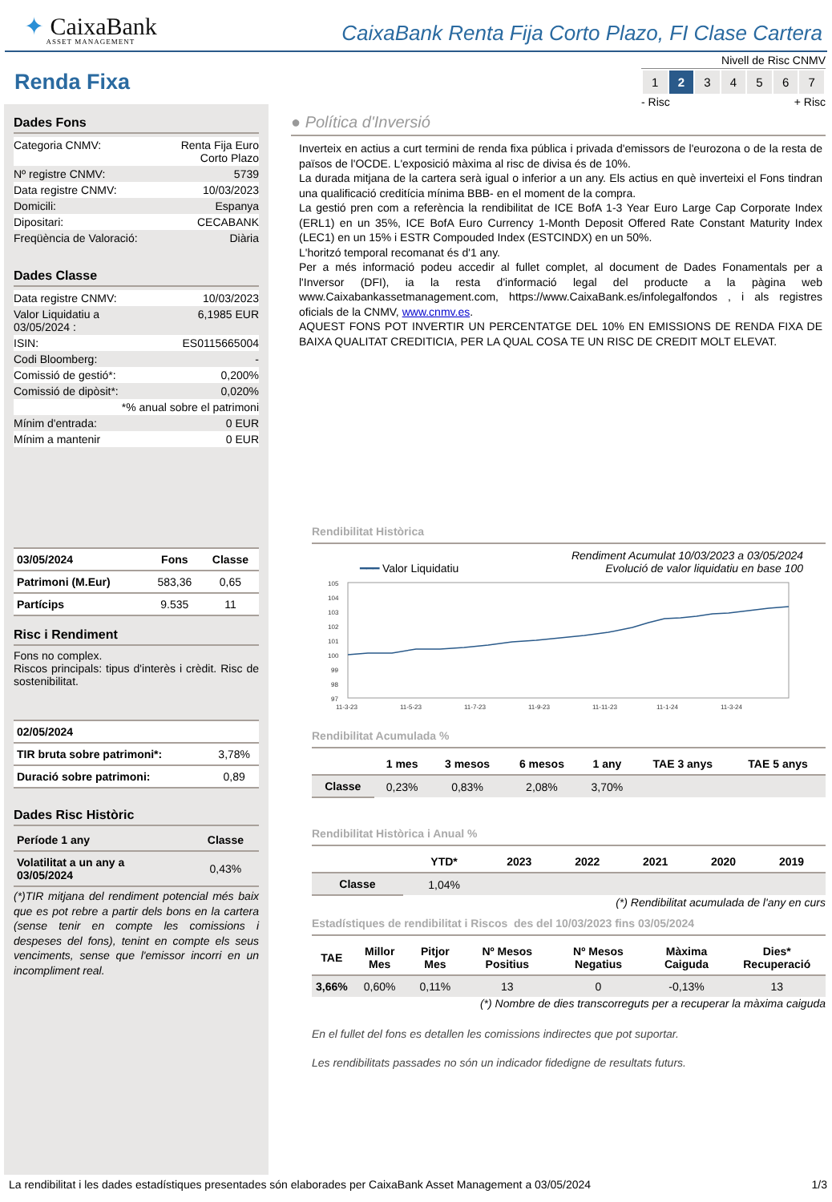✦ CaixaBank
ASSET MANAGEMENT
CaixaBank Renta Fija Corto Plazo, FI Clase Cartera
Renda Fixa
Dades Fons
| Categoria CNMV: | Renta Fija Euro Corto Plazo |
| Nº registre CNMV: | 5739 |
| Data registre CNMV: | 10/03/2023 |
| Domicili: | Espanya |
| Dipositari: | CECABANK |
| Freqüència de Valoració: | Diària |
Dades Classe
| Data registre CNMV: | 10/03/2023 |
| Valor Liquidatiu a 03/05/2024 : | 6,1985 EUR |
| ISIN: | ES0115665004 |
| Codi Bloomberg: | - |
| Comissió de gestió*: | 0,200% |
| Comissió de dipòsit*: | 0,020% |
| *% anual sobre el patrimoni | |
| Mínim d'entrada: | 0 EUR |
| Mínim a mantenir | 0 EUR |
| 03/05/2024 | Fons | Classe |
| --- | --- | --- |
| Patrimoni (M.Eur) | 583,36 | 0,65 |
| Partícips | 9.535 | 11 |
Risc i Rendiment
Fons no complex.
Riscos principals: tipus d'interès i crèdit. Risc de sostenibilitat.
| 02/05/2024 | |
| --- | --- |
| TIR bruta sobre patrimoni*: | 3,78% |
| Duració sobre patrimoni: | 0,89 |
Dades Risc Històric
| Període 1 any | Classe |
| --- | --- |
| Volatilitat a un any a 03/05/2024 | 0,43% |
(*)TIR mitjana del rendiment potencial més baix que es pot rebre a partir dels bons en la cartera (sense tenir en compte les comissions i despeses del fons), tenint en compte els seus venciments, sense que l'emissor incorri en un incompliment real.
Nivell de Risc CNMV
| 1 | 2 | 3 | 4 | 5 | 6 | 7 |
- Risc + Risc
● Política d'Inversió
Inverteix en actius a curt termini de renda fixa pública i privada d'emissors de l'eurozona o de la resta de països de l'OCDE. L'exposició màxima al risc de divisa és de 10%.
La durada mitjana de la cartera serà igual o inferior a un any. Els actius en què inverteixi el Fons tindran una qualificació creditícia mínima BBB- en el moment de la compra.
La gestió pren com a referència la rendibilitat de ICE BofA 1-3 Year Euro Large Cap Corporate Index (ERL1) en un 35%, ICE BofA Euro Currency 1-Month Deposit Offered Rate Constant Maturity Index (LEC1) en un 15% i ESTR Compouded Index (ESTCINDX) en un 50%.
L'horitzó temporal recomanat és d'1 any.
Per a més informació podeu accedir al fullet complet, al document de Dades Fonamentals per a l'Inversor (DFI), ia la resta d'informació legal del producte a la pàgina web www.Caixabankassetmanagement.com, https://www.CaixaBank.es/infolegalfondos , i als registres oficials de la CNMV, www.cnmv.es.
AQUEST FONS POT INVERTIR UN PERCENTATGE DEL 10% EN EMISSIONS DE RENDA FIXA DE BAIXA QUALITAT CREDITICIA, PER LA QUAL COSA TE UN RISC DE CREDIT MOLT ELEVAT.
Rendibilitat Històrica
Rendiment Acumulat 10/03/2023 a 03/05/2024
━━━ Valor Liquidatiu Evolució de valor liquidatiu en base 100
105
104
103
102
101
100
99
98
97
11-3-23
11-5-23
11-7-23
11-9-23
11-11-23
11-1-24
11-3-24
Rendibilitat Acumulada %
| | 1 mes | 3 mesos | 6 mesos | 1 any | TAE 3 anys | TAE 5 anys |
| --- | --- | --- | --- | --- | --- | --- |
| Classe | 0,23% | 0,83% | 2,08% | 3,70% | | |
Rendibilitat Històrica i Anual %
| | YTD* | 2023 | 2022 | 2021 | 2020 | 2019 |
| --- | --- | --- | --- | --- | --- | --- |
| Classe | 1,04% | | | | | |
(*) Rendibilitat acumulada de l'any en curs
Estadístiques de rendibilitat i Riscos des del 10/03/2023 fins 03/05/2024
| TAE | Millor Mes | Pitjor Mes | Nº Mesos Positius | Nº Mesos Negatius | Màxima Caiguda | Dies* Recuperació |
| --- | --- | --- | --- | --- | --- | --- |
| 3,66% | 0,60% | 0,11% | 13 | 0 | -0,13% | 13 |
(*) Nombre de dies transcorreguts per a recuperar la màxima caiguda
En el fullet del fons es detallen les comissions indirectes que pot suportar.
Les rendibilitats passades no són un indicador fidedigne de resultats futurs.
La rendibilitat i les dades estadístiques presentades són elaborades per CaixaBank Asset Management a 03/05/2024 1/3